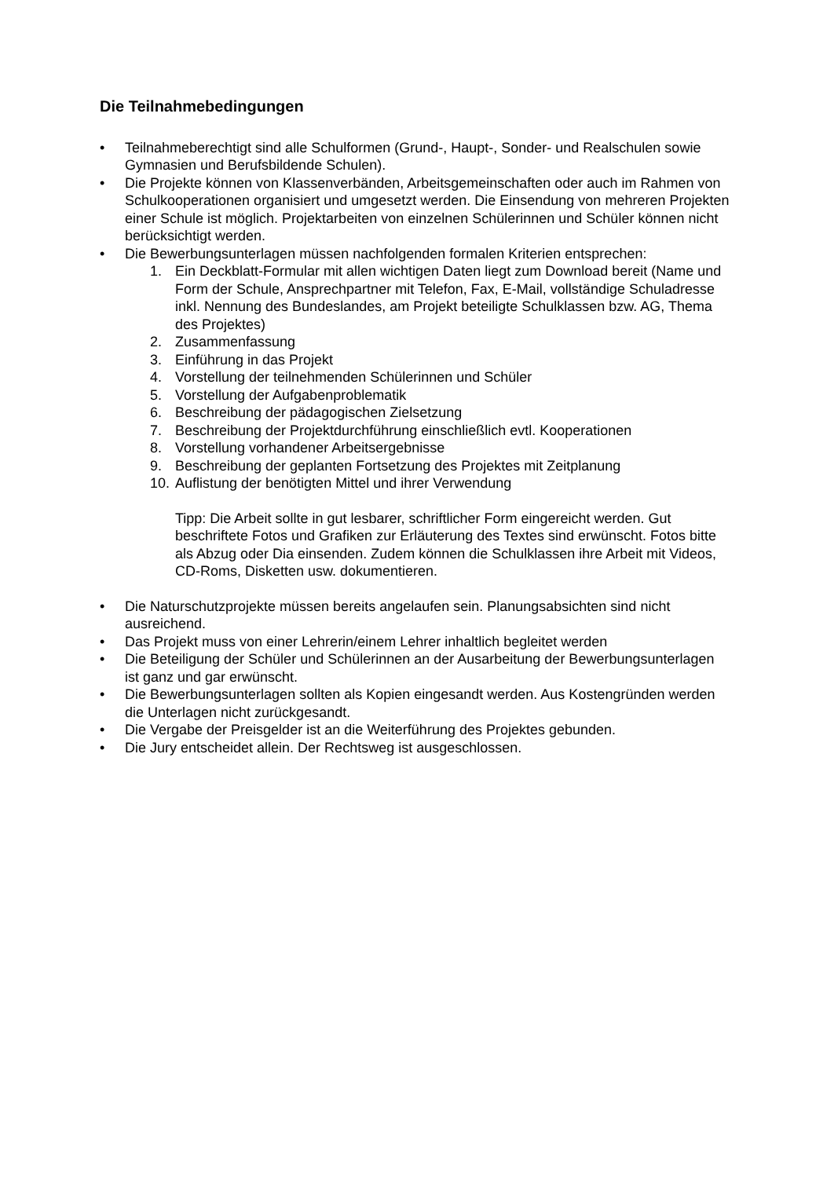Die Teilnahmebedingungen
• Teilnahmeberechtigt sind alle Schulformen (Grund-, Haupt-, Sonder- und Realschulen sowie Gymnasien und Berufsbildende Schulen).
• Die Projekte können von Klassenverbänden, Arbeitsgemeinschaften oder auch im Rahmen von Schulkooperationen organisiert und umgesetzt werden. Die Einsendung von mehreren Projekten einer Schule ist möglich. Projektarbeiten von einzelnen Schülerinnen und Schüler können nicht berücksichtigt werden.
• Die Bewerbungsunterlagen müssen nachfolgenden formalen Kriterien entsprechen:
1. Ein Deckblatt-Formular mit allen wichtigen Daten liegt zum Download bereit (Name und Form der Schule, Ansprechpartner mit Telefon, Fax, E-Mail, vollständige Schuladresse inkl. Nennung des Bundeslandes, am Projekt beteiligte Schulklassen bzw. AG, Thema des Projektes)
2. Zusammenfassung
3. Einführung in das Projekt
4. Vorstellung der teilnehmenden Schülerinnen und Schüler
5. Vorstellung der Aufgabenproblematik
6. Beschreibung der pädagogischen Zielsetzung
7. Beschreibung der Projektdurchführung einschließlich evtl. Kooperationen
8. Vorstellung vorhandener Arbeitsergebnisse
9. Beschreibung der geplanten Fortsetzung des Projektes mit Zeitplanung
10. Auflistung der benötigten Mittel und ihrer Verwendung
Tipp: Die Arbeit sollte in gut lesbarer, schriftlicher Form eingereicht werden. Gut beschriftete Fotos und Grafiken zur Erläuterung des Textes sind erwünscht. Fotos bitte als Abzug oder Dia einsenden. Zudem können die Schulklassen ihre Arbeit mit Videos, CD-Roms, Disketten usw. dokumentieren.
• Die Naturschutzprojekte müssen bereits angelaufen sein. Planungsabsichten sind nicht ausreichend.
• Das Projekt muss von einer Lehrerin/einem Lehrer inhaltlich begleitet werden
• Die Beteiligung der Schüler und Schülerinnen an der Ausarbeitung der Bewerbungsunterlagen ist ganz und gar erwünscht.
• Die Bewerbungsunterlagen sollten als Kopien eingesandt werden. Aus Kostengründen werden die Unterlagen nicht zurückgesandt.
• Die Vergabe der Preisgelder ist an die Weiterführung des Projektes gebunden.
• Die Jury entscheidet allein. Der Rechtsweg ist ausgeschlossen.